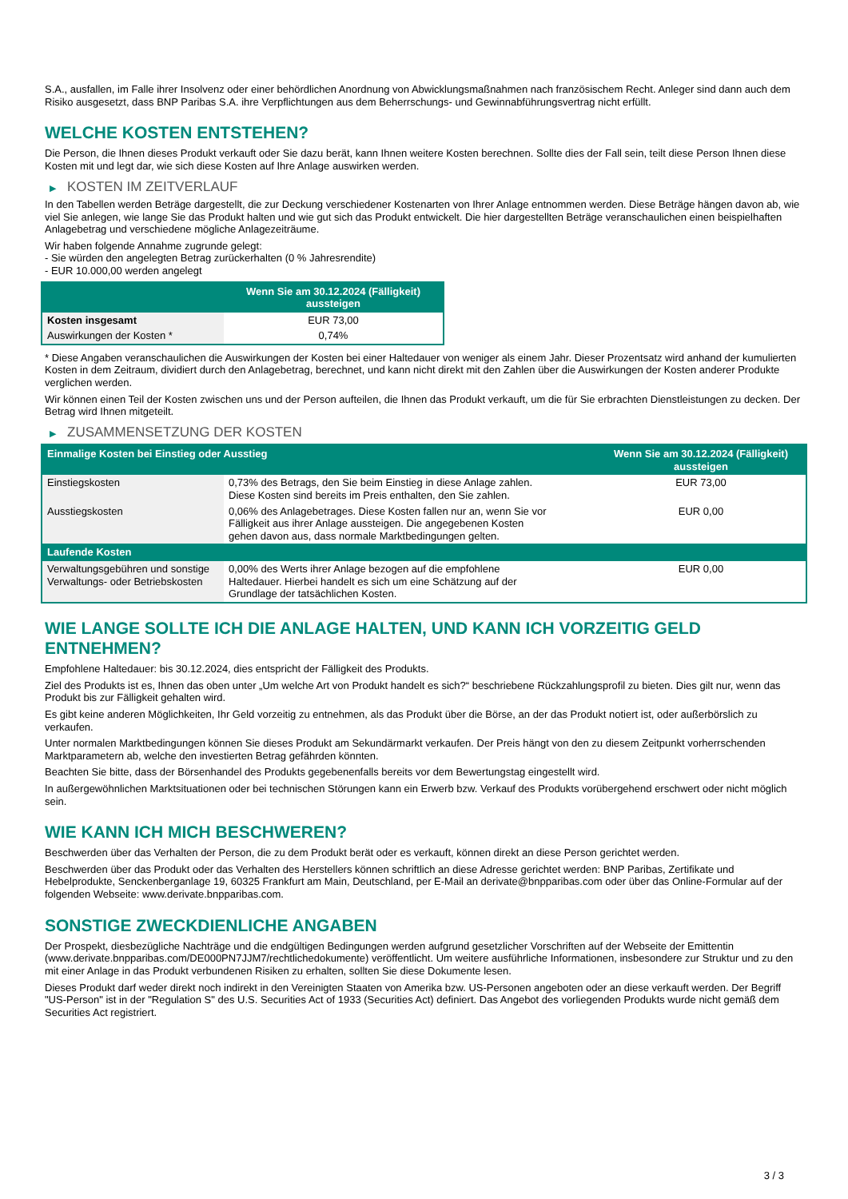S.A., ausfallen, im Falle ihrer Insolvenz oder einer behördlichen Anordnung von Abwicklungsmaßnahmen nach französischem Recht. Anleger sind dann auch dem Risiko ausgesetzt, dass BNP Paribas S.A. ihre Verpflichtungen aus dem Beherrschungs- und Gewinnabführungsvertrag nicht erfüllt.
WELCHE KOSTEN ENTSTEHEN?
Die Person, die Ihnen dieses Produkt verkauft oder Sie dazu berät, kann Ihnen weitere Kosten berechnen. Sollte dies der Fall sein, teilt diese Person Ihnen diese Kosten mit und legt dar, wie sich diese Kosten auf Ihre Anlage auswirken werden.
▶ KOSTEN IM ZEITVERLAUF
In den Tabellen werden Beträge dargestellt, die zur Deckung verschiedener Kostenarten von Ihrer Anlage entnommen werden. Diese Beträge hängen davon ab, wie viel Sie anlegen, wie lange Sie das Produkt halten und wie gut sich das Produkt entwickelt. Die hier dargestellten Beträge veranschaulichen einen beispielhaften Anlagebetrag und verschiedene mögliche Anlagezeiträume.
Wir haben folgende Annahme zugrunde gelegt:
- Sie würden den angelegten Betrag zurückerhalten (0 % Jahresrendite)
- EUR 10.000,00 werden angelegt
| | Wenn Sie am 30.12.2024 (Fälligkeit) aussteigen |
| --- | --- |
| Kosten insgesamt | EUR 73,00 |
| Auswirkungen der Kosten * | 0,74% |
* Diese Angaben veranschaulichen die Auswirkungen der Kosten bei einer Haltedauer von weniger als einem Jahr. Dieser Prozentsatz wird anhand der kumulierten Kosten in dem Zeitraum, dividiert durch den Anlagebetrag, berechnet, und kann nicht direkt mit den Zahlen über die Auswirkungen der Kosten anderer Produkte verglichen werden.
Wir können einen Teil der Kosten zwischen uns und der Person aufteilen, die Ihnen das Produkt verkauft, um die für Sie erbrachten Dienstleistungen zu decken. Der Betrag wird Ihnen mitgeteilt.
▶ ZUSAMMENSETZUNG DER KOSTEN
| Einmalige Kosten bei Einstieg oder Ausstieg | | Wenn Sie am 30.12.2024 (Fälligkeit) aussteigen |
| --- | --- | --- |
| Einstiegskosten | 0,73% des Betrags, den Sie beim Einstieg in diese Anlage zahlen. Diese Kosten sind bereits im Preis enthalten, den Sie zahlen. | EUR 73,00 |
| Ausstiegskosten | 0,06% des Anlagebetrages. Diese Kosten fallen nur an, wenn Sie vor Fälligkeit aus ihrer Anlage aussteigen. Die angegebenen Kosten gehen davon aus, dass normale Marktbedingungen gelten. | EUR 0,00 |
| Laufende Kosten | | |
| Verwaltungsgebühren und sonstige Verwaltungs- oder Betriebskosten | 0,00% des Werts ihrer Anlage bezogen auf die empfohlene Haltedauer. Hierbei handelt es sich um eine Schätzung auf der Grundlage der tatsächlichen Kosten. | EUR 0,00 |
WIE LANGE SOLLTE ICH DIE ANLAGE HALTEN, UND KANN ICH VORZEITIG GELD ENTNEHMEN?
Empfohlene Haltedauer: bis 30.12.2024, dies entspricht der Fälligkeit des Produkts.
Ziel des Produkts ist es, Ihnen das oben unter „Um welche Art von Produkt handelt es sich?“ beschriebene Rückzahlungsprofil zu bieten. Dies gilt nur, wenn das Produkt bis zur Fälligkeit gehalten wird.
Es gibt keine anderen Möglichkeiten, Ihr Geld vorzeitig zu entnehmen, als das Produkt über die Börse, an der das Produkt notiert ist, oder außerbörslich zu verkaufen.
Unter normalen Marktbedingungen können Sie dieses Produkt am Sekundärmarkt verkaufen. Der Preis hängt von den zu diesem Zeitpunkt vorherrschenden Marktparametern ab, welche den investierten Betrag gefährden könnten.
Beachten Sie bitte, dass der Börsenhandel des Produkts gegebenenfalls bereits vor dem Bewertungstag eingestellt wird.
In außergewöhnlichen Marktsituationen oder bei technischen Störungen kann ein Erwerb bzw. Verkauf des Produkts vorübergehend erschwert oder nicht möglich sein.
WIE KANN ICH MICH BESCHWEREN?
Beschwerden über das Verhalten der Person, die zu dem Produkt berät oder es verkauft, können direkt an diese Person gerichtet werden.
Beschwerden über das Produkt oder das Verhalten des Herstellers können schriftlich an diese Adresse gerichtet werden: BNP Paribas, Zertifikate und Hebelprodukte, Senckenberganlage 19, 60325 Frankfurt am Main, Deutschland, per E-Mail an derivate@bnpparibas.com oder über das Online-Formular auf der folgenden Webseite: www.derivate.bnpparibas.com.
SONSTIGE ZWECKDIENLICHE ANGABEN
Der Prospekt, diesbezügliche Nachträge und die endgültigen Bedingungen werden aufgrund gesetzlicher Vorschriften auf der Webseite der Emittentin (www.derivate.bnpparibas.com/DE000PN7JJM7/rechtlichedokumente) veröffentlicht. Um weitere ausführliche Informationen, insbesondere zur Struktur und zu den mit einer Anlage in das Produkt verbundenen Risiken zu erhalten, sollten Sie diese Dokumente lesen.
Dieses Produkt darf weder direkt noch indirekt in den Vereinigten Staaten von Amerika bzw. US-Personen angeboten oder an diese verkauft werden. Der Begriff "US-Person" ist in der "Regulation S" des U.S. Securities Act of 1933 (Securities Act) definiert. Das Angebot des vorliegenden Produkts wurde nicht gemäß dem Securities Act registriert.
3 / 3